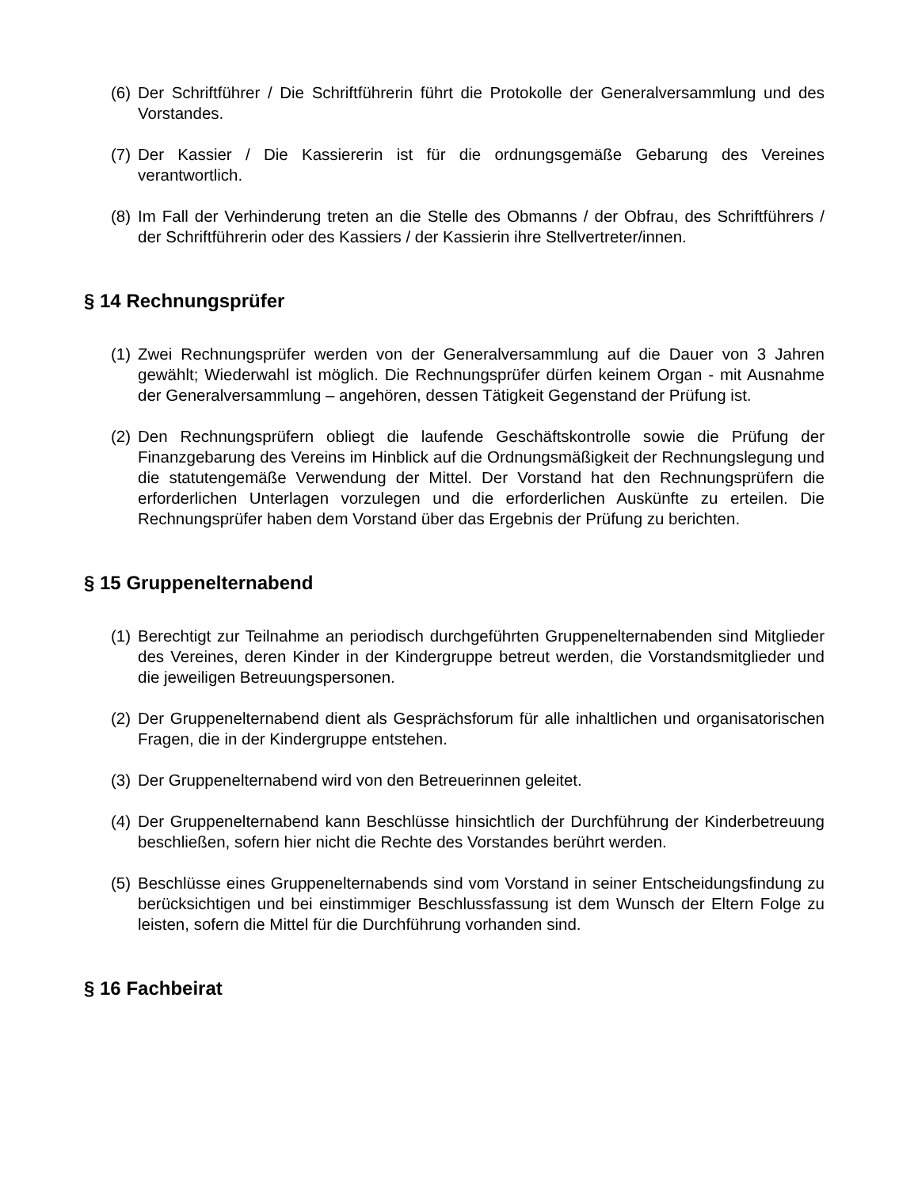(6) Der Schriftführer / Die Schriftführerin führt die Protokolle der Generalversammlung und des Vorstandes.
(7) Der Kassier / Die Kassiererin ist für die ordnungsgemäße Gebarung des Vereines verantwortlich.
(8) Im Fall der Verhinderung treten an die Stelle des Obmanns / der Obfrau, des Schriftführers / der Schriftführerin oder des Kassiers / der Kassierin ihre Stellvertreter/innen.
§ 14 Rechnungsprüfer
(1) Zwei Rechnungsprüfer werden von der Generalversammlung auf die Dauer von 3 Jahren gewählt; Wiederwahl ist möglich. Die Rechnungsprüfer dürfen keinem Organ - mit Ausnahme der Generalversammlung – angehören, dessen Tätigkeit Gegenstand der Prüfung ist.
(2) Den Rechnungsprüfern obliegt die laufende Geschäftskontrolle sowie die Prüfung der Finanzgebarung des Vereins im Hinblick auf die Ordnungsmäßigkeit der Rechnungslegung und die statutengemäße Verwendung der Mittel. Der Vorstand hat den Rechnungsprüfern die erforderlichen Unterlagen vorzulegen und die erforderlichen Auskünfte zu erteilen. Die Rechnungsprüfer haben dem Vorstand über das Ergebnis der Prüfung zu berichten.
§ 15 Gruppenelternabend
(1) Berechtigt zur Teilnahme an periodisch durchgeführten Gruppenelternabenden sind Mitglieder des Vereines, deren Kinder in der Kindergruppe betreut werden, die Vorstandsmitglieder und die jeweiligen Betreuungspersonen.
(2) Der Gruppenelternabend dient als Gesprächsforum für alle inhaltlichen und organisatorischen Fragen, die in der Kindergruppe entstehen.
(3) Der Gruppenelternabend wird von den Betreuerinnen geleitet.
(4) Der Gruppenelternabend kann Beschlüsse hinsichtlich der Durchführung der Kinderbetreuung beschließen, sofern hier nicht die Rechte des Vorstandes berührt werden.
(5) Beschlüsse eines Gruppenelternabends sind vom Vorstand in seiner Entscheidungsfindung zu berücksichtigen und bei einstimmiger Beschlussfassung ist dem Wunsch der Eltern Folge zu leisten, sofern die Mittel für die Durchführung vorhanden sind.
§ 16 Fachbeirat